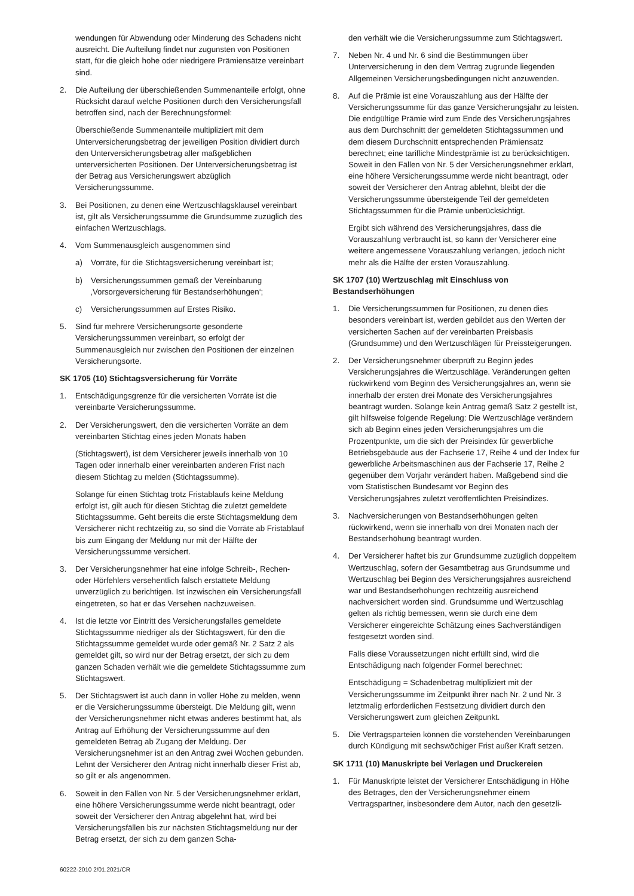wendungen für Abwendung oder Minderung des Schadens nicht ausreicht. Die Aufteilung findet nur zugunsten von Positionen statt, für die gleich hohe oder niedrigere Prämiensätze vereinbart sind.
2. Die Aufteilung der überschießenden Summenanteile erfolgt, ohne Rücksicht darauf welche Positionen durch den Versicherungsfall betroffen sind, nach der Berechnungsformel:
Überschießende Summenanteile multipliziert mit dem Unterversicherungsbetrag der jeweiligen Position dividiert durch den Unterversicherungsbetrag aller maßgeblichen unterversicherten Positionen. Der Unterversicherungsbetrag ist der Betrag aus Versicherungswert abzüglich Versicherungssumme.
3. Bei Positionen, zu denen eine Wertzuschlagsklausel vereinbart ist, gilt als Versicherungssumme die Grundsumme zuzüglich des einfachen Wertzuschlags.
4. Vom Summenausgleich ausgenommen sind
a) Vorräte, für die Stichtagsversicherung vereinbart ist;
b) Versicherungssummen gemäß der Vereinbarung ‚Vorsorgeversicherung für Bestandserhöhungen‘;
c) Versicherungssummen auf Erstes Risiko.
5. Sind für mehrere Versicherungsorte gesonderte Versicherungssummen vereinbart, so erfolgt der Summenausgleich nur zwischen den Positionen der einzelnen Versicherungsorte.
SK 1705 (10) Stichtagsversicherung für Vorräte
1. Entschädigungsgrenze für die versicherten Vorräte ist die vereinbarte Versicherungssumme.
2. Der Versicherungswert, den die versicherten Vorräte an dem vereinbarten Stichtag eines jeden Monats haben
(Stichtagswert), ist dem Versicherer jeweils innerhalb von 10 Tagen oder innerhalb einer vereinbarten anderen Frist nach diesem Stichtag zu melden (Stichtagssumme).
Solange für einen Stichtag trotz Fristablaufs keine Meldung erfolgt ist, gilt auch für diesen Stichtag die zuletzt gemeldete Stichtagssumme. Geht bereits die erste Stichtagsmeldung dem Versicherer nicht rechtzeitig zu, so sind die Vorräte ab Fristablauf bis zum Eingang der Meldung nur mit der Hälfte der Versicherungssumme versichert.
3. Der Versicherungsnehmer hat eine infolge Schreib-, Rechen- oder Hörfehlers versehentlich falsch erstattete Meldung unverzüglich zu berichtigen. Ist inzwischen ein Versicherungsfall eingetreten, so hat er das Versehen nachzuweisen.
4. Ist die letzte vor Eintritt des Versicherungsfalles gemeldete Stichtagssumme niedriger als der Stichtagswert, für den die Stichtagssumme gemeldet wurde oder gemäß Nr. 2 Satz 2 als gemeldet gilt, so wird nur der Betrag ersetzt, der sich zu dem ganzen Schaden verhält wie die gemeldete Stichtagssumme zum Stichtagswert.
5. Der Stichtagswert ist auch dann in voller Höhe zu melden, wenn er die Versicherungssumme übersteigt. Die Meldung gilt, wenn der Versicherungsnehmer nicht etwas anderes bestimmt hat, als Antrag auf Erhöhung der Versicherungssumme auf den gemeldeten Betrag ab Zugang der Meldung. Der Versicherungsnehmer ist an den Antrag zwei Wochen gebunden. Lehnt der Versicherer den Antrag nicht innerhalb dieser Frist ab, so gilt er als angenommen.
6. Soweit in den Fällen von Nr. 5 der Versicherungsnehmer erklärt, eine höhere Versicherungssumme werde nicht beantragt, oder soweit der Versicherer den Antrag abgelehnt hat, wird bei Versicherungsfällen bis zur nächsten Stichtagsmeldung nur der Betrag ersetzt, der sich zu dem ganzen Scha-
den verhält wie die Versicherungssumme zum Stichtagswert.
7. Neben Nr. 4 und Nr. 6 sind die Bestimmungen über Unterversicherung in den dem Vertrag zugrunde liegenden Allgemeinen Versicherungsbedingungen nicht anzuwenden.
8. Auf die Prämie ist eine Vorauszahlung aus der Hälfte der Versicherungssumme für das ganze Versicherungsjahr zu leisten. Die endgültige Prämie wird zum Ende des Versicherungsjahres aus dem Durchschnitt der gemeldeten Stichtagssummen und dem diesem Durchschnitt entsprechenden Prämiensatz berechnet; eine tarifliche Mindestprämie ist zu berücksichtigen. Soweit in den Fällen von Nr. 5 der Versicherungsnehmer erklärt, eine höhere Versicherungssumme werde nicht beantragt, oder soweit der Versicherer den Antrag ablehnt, bleibt der die Versicherungssumme übersteigende Teil der gemeldeten Stichtagssummen für die Prämie unberücksichtigt.
Ergibt sich während des Versicherungsjahres, dass die Vorauszahlung verbraucht ist, so kann der Versicherer eine weitere angemessene Vorauszahlung verlangen, jedoch nicht mehr als die Hälfte der ersten Vorauszahlung.
SK 1707 (10) Wertzuschlag mit Einschluss von Bestandserhöhungen
1. Die Versicherungssummen für Positionen, zu denen dies besonders vereinbart ist, werden gebildet aus den Werten der versicherten Sachen auf der vereinbarten Preisbasis (Grundsumme) und den Wertzuschlägen für Preissteigerungen.
2. Der Versicherungsnehmer überprüft zu Beginn jedes Versicherungsjahres die Wertzuschläge. Veränderungen gelten rückwirkend vom Beginn des Versicherungsjahres an, wenn sie innerhalb der ersten drei Monate des Versicherungsjahres beantragt wurden. Solange kein Antrag gemäß Satz 2 gestellt ist, gilt hilfsweise folgende Regelung: Die Wertzuschläge verändern sich ab Beginn eines jeden Versicherungsjahres um die Prozentpunkte, um die sich der Preisindex für gewerbliche Betriebsgebäude aus der Fachserie 17, Reihe 4 und der Index für gewerbliche Arbeitsmaschinen aus der Fachserie 17, Reihe 2 gegenüber dem Vorjahr verändert haben. Maßgebend sind die vom Statistischen Bundesamt vor Beginn des Versicherungsjahres zuletzt veröffentlichten Preisindizes.
3. Nachversicherungen von Bestandserhöhungen gelten rückwirkend, wenn sie innerhalb von drei Monaten nach der Bestandserhöhung beantragt wurden.
4. Der Versicherer haftet bis zur Grundsumme zuzüglich doppeltem Wertzuschlag, sofern der Gesamtbetrag aus Grundsumme und Wertzuschlag bei Beginn des Versicherungsjahres ausreichend war und Bestandserhöhungen rechtzeitig ausreichend nachversichert worden sind. Grundsumme und Wertzuschlag gelten als richtig bemessen, wenn sie durch eine dem Versicherer eingereichte Schätzung eines Sachverständigen festgesetzt worden sind.
Falls diese Voraussetzungen nicht erfüllt sind, wird die Entschädigung nach folgender Formel berechnet:
Entschädigung = Schadenbetrag multipliziert mit der Versicherungssumme im Zeitpunkt ihrer nach Nr. 2 und Nr. 3 letztmalig erforderlichen Festsetzung dividiert durch den Versicherungswert zum gleichen Zeitpunkt.
5. Die Vertragsparteien können die vorstehenden Vereinbarungen durch Kündigung mit sechswöchiger Frist außer Kraft setzen.
SK 1711 (10) Manuskripte bei Verlagen und Druckereien
1. Für Manuskripte leistet der Versicherer Entschädigung in Höhe des Betrages, den der Versicherungsnehmer einem Vertragspartner, insbesondere dem Autor, nach den gesetzli-
60222-2010 2/01.2021/CR